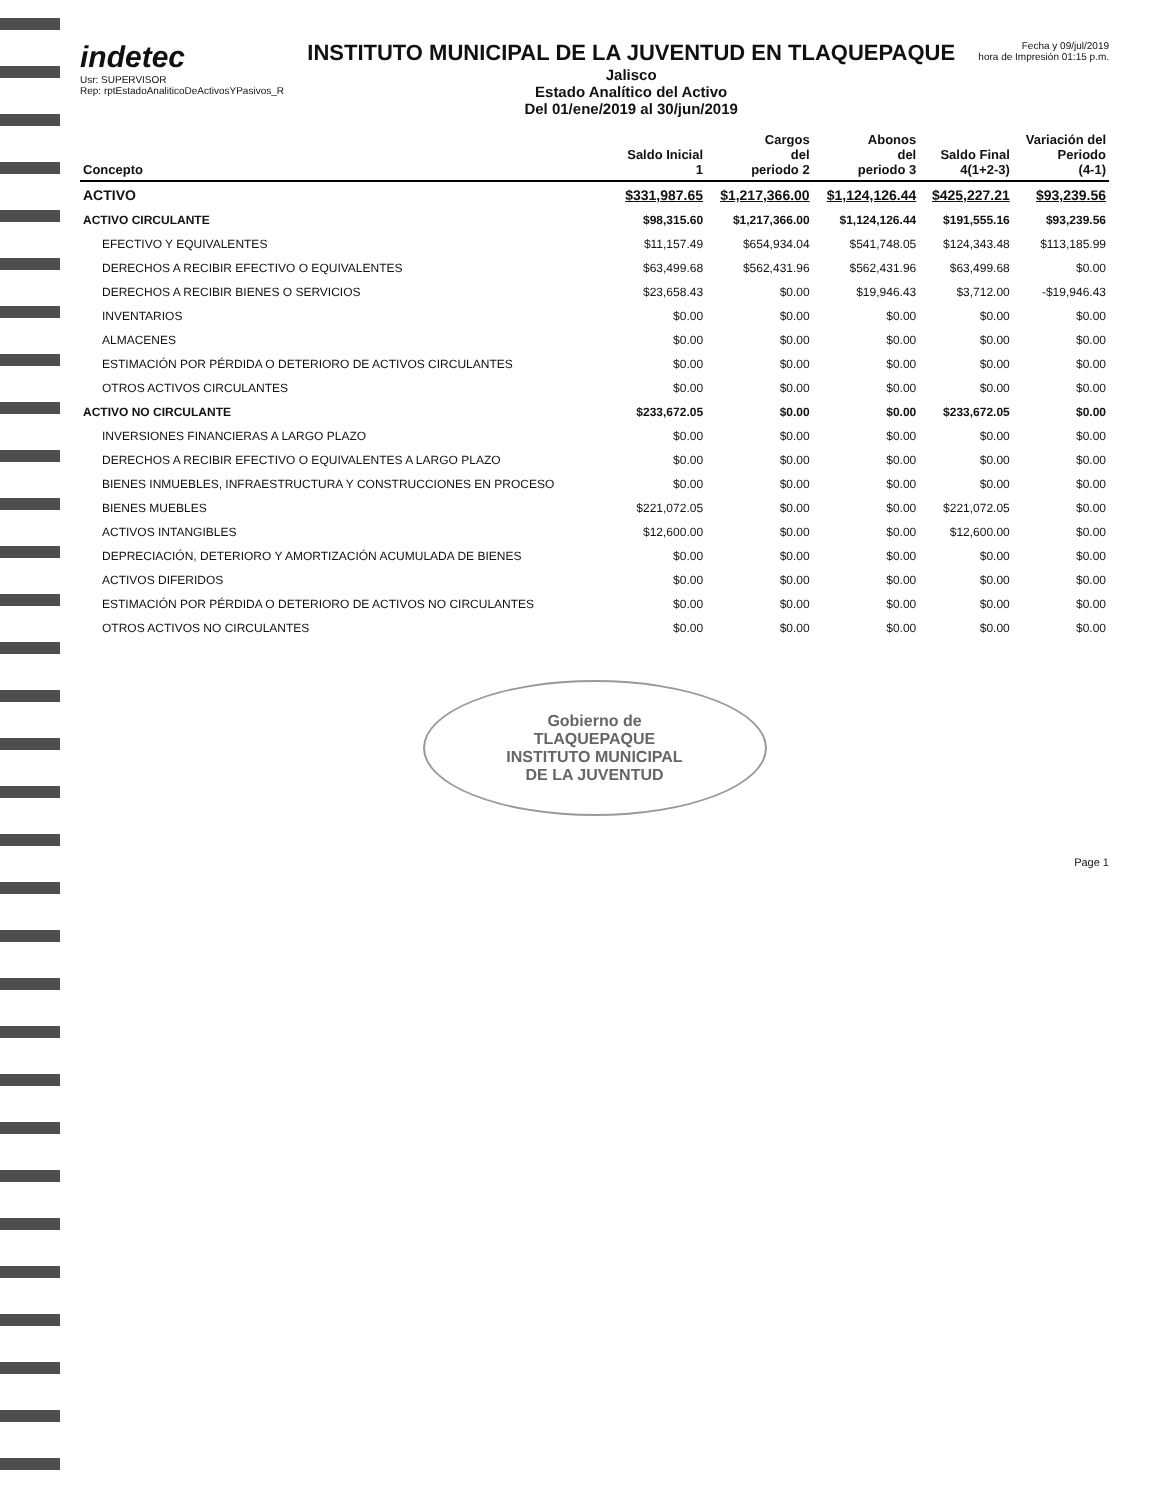indetec
Usr: SUPERVISOR
Rep: rptEstadoAnaliticoDeActivosYPasivos_R
INSTITUTO MUNICIPAL DE LA JUVENTUD EN TLAQUEPAQUE
Jalisco
Estado Analítico del Activo
Del 01/ene/2019 al 30/jun/2019
Fecha y 09/jul/2019
hora de Impresión 01:15 p.m.
| Concepto | Saldo Inicial 1 | Cargos del periodo 2 | Abonos del periodo 3 | Saldo Final 4(1+2-3) | Variación del Periodo (4-1) |
| --- | --- | --- | --- | --- | --- |
| ACTIVO | $331,987.65 | $1,217,366.00 | $1,124,126.44 | $425,227.21 | $93,239.56 |
| ACTIVO CIRCULANTE | $98,315.60 | $1,217,366.00 | $1,124,126.44 | $191,555.16 | $93,239.56 |
| EFECTIVO Y EQUIVALENTES | $11,157.49 | $654,934.04 | $541,748.05 | $124,343.48 | $113,185.99 |
| DERECHOS A RECIBIR EFECTIVO O EQUIVALENTES | $63,499.68 | $562,431.96 | $562,431.96 | $63,499.68 | $0.00 |
| DERECHOS A RECIBIR BIENES O SERVICIOS | $23,658.43 | $0.00 | $19,946.43 | $3,712.00 | -$19,946.43 |
| INVENTARIOS | $0.00 | $0.00 | $0.00 | $0.00 | $0.00 |
| ALMACENES | $0.00 | $0.00 | $0.00 | $0.00 | $0.00 |
| ESTIMACIÓN POR PÉRDIDA O DETERIORO DE ACTIVOS CIRCULANTES | $0.00 | $0.00 | $0.00 | $0.00 | $0.00 |
| OTROS ACTIVOS CIRCULANTES | $0.00 | $0.00 | $0.00 | $0.00 | $0.00 |
| ACTIVO NO CIRCULANTE | $233,672.05 | $0.00 | $0.00 | $233,672.05 | $0.00 |
| INVERSIONES FINANCIERAS A LARGO PLAZO | $0.00 | $0.00 | $0.00 | $0.00 | $0.00 |
| DERECHOS A RECIBIR EFECTIVO O EQUIVALENTES A LARGO PLAZO | $0.00 | $0.00 | $0.00 | $0.00 | $0.00 |
| BIENES INMUEBLES, INFRAESTRUCTURA Y CONSTRUCCIONES EN PROCESO | $0.00 | $0.00 | $0.00 | $0.00 | $0.00 |
| BIENES MUEBLES | $221,072.05 | $0.00 | $0.00 | $221,072.05 | $0.00 |
| ACTIVOS INTANGIBLES | $12,600.00 | $0.00 | $0.00 | $12,600.00 | $0.00 |
| DEPRECIACIÓN, DETERIORO Y AMORTIZACIÓN ACUMULADA DE BIENES | $0.00 | $0.00 | $0.00 | $0.00 | $0.00 |
| ACTIVOS DIFERIDOS | $0.00 | $0.00 | $0.00 | $0.00 | $0.00 |
| ESTIMACIÓN POR PÉRDIDA O DETERIORO DE ACTIVOS NO CIRCULANTES | $0.00 | $0.00 | $0.00 | $0.00 | $0.00 |
| OTROS ACTIVOS NO CIRCULANTES | $0.00 | $0.00 | $0.00 | $0.00 | $0.00 |
Gobierno de
TLAQUEPAQUE
INSTITUTO MUNICIPAL
DE LA JUVENTUD
Page 1